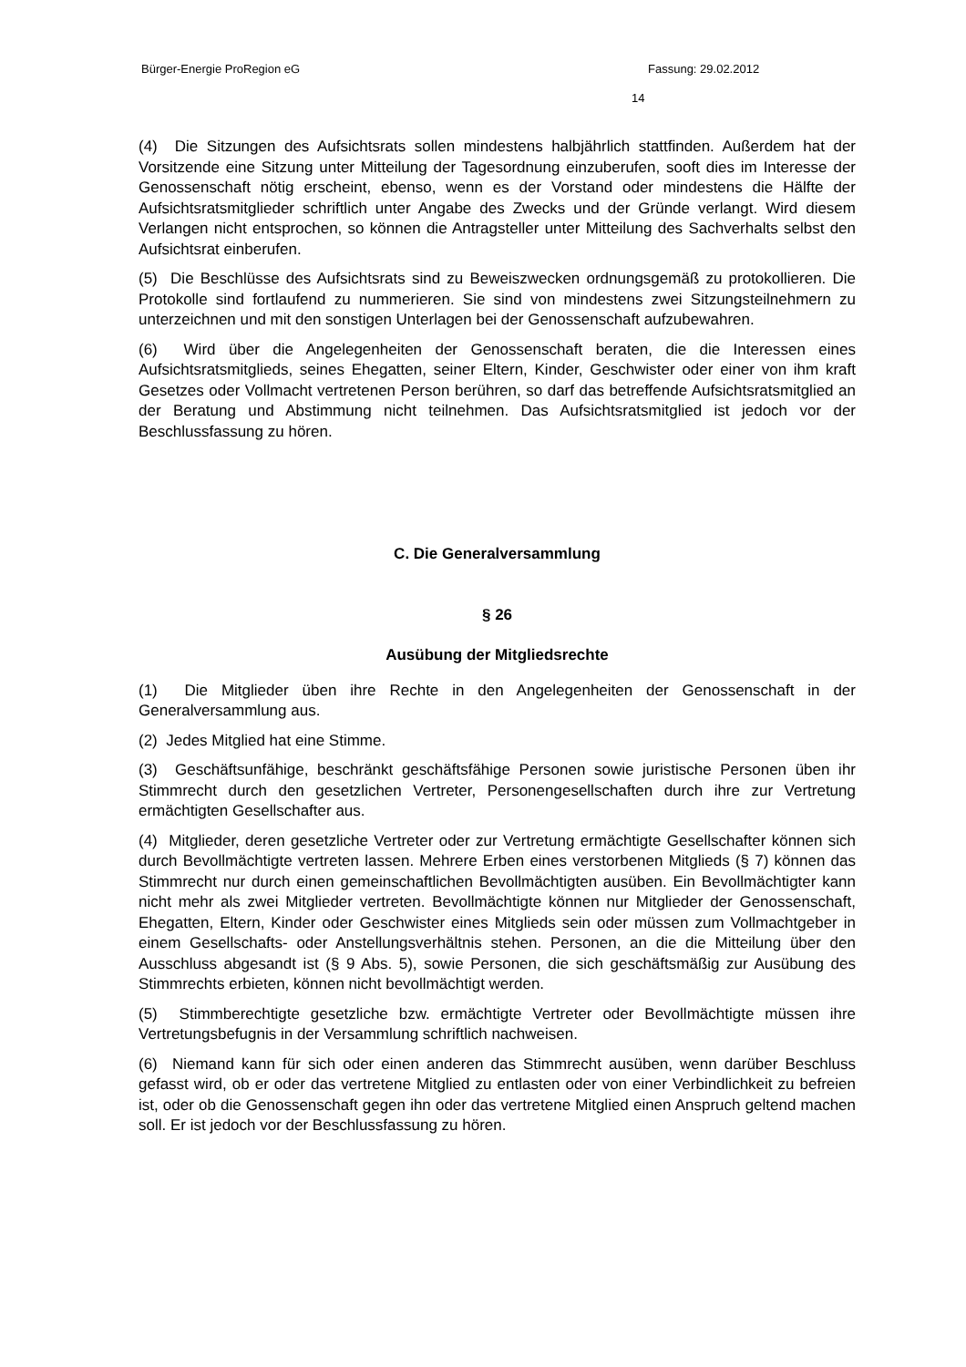Bürger-Energie ProRegion eG Fassung: 29.02.2012
14
(4) Die Sitzungen des Aufsichtsrats sollen mindestens halbjährlich stattfinden. Außerdem hat der Vorsitzende eine Sitzung unter Mitteilung der Tagesordnung einzuberufen, sooft dies im Interesse der Genossenschaft nötig erscheint, ebenso, wenn es der Vorstand oder mindestens die Hälfte der Aufsichtsratsmitglieder schriftlich unter Angabe des Zwecks und der Gründe verlangt. Wird diesem Verlangen nicht entsprochen, so können die Antragsteller unter Mitteilung des Sachverhalts selbst den Aufsichtsrat einberufen.
(5) Die Beschlüsse des Aufsichtsrats sind zu Beweiszwecken ordnungsgemäß zu protokollieren. Die Protokolle sind fortlaufend zu nummerieren. Sie sind von mindestens zwei Sitzungsteilnehmern zu unterzeichnen und mit den sonstigen Unterlagen bei der Genossenschaft aufzubewahren.
(6) Wird über die Angelegenheiten der Genossenschaft beraten, die die Interessen eines Aufsichtsratsmitglieds, seines Ehegatten, seiner Eltern, Kinder, Geschwister oder einer von ihm kraft Gesetzes oder Vollmacht vertretenen Person berühren, so darf das betreffende Aufsichtsratsmitglied an der Beratung und Abstimmung nicht teilnehmen. Das Aufsichtsratsmitglied ist jedoch vor der Beschlussfassung zu hören.
C. Die Generalversammlung
§ 26
Ausübung der Mitgliedsrechte
(1) Die Mitglieder üben ihre Rechte in den Angelegenheiten der Genossenschaft in der Generalversammlung aus.
(2) Jedes Mitglied hat eine Stimme.
(3) Geschäftsunfähige, beschränkt geschäftsfähige Personen sowie juristische Personen üben ihr Stimmrecht durch den gesetzlichen Vertreter, Personengesellschaften durch ihre zur Vertretung ermächtigten Gesellschafter aus.
(4) Mitglieder, deren gesetzliche Vertreter oder zur Vertretung ermächtigte Gesellschafter können sich durch Bevollmächtigte vertreten lassen. Mehrere Erben eines verstorbenen Mitglieds (§ 7) können das Stimmrecht nur durch einen gemeinschaftlichen Bevollmächtigten ausüben. Ein Bevollmächtigter kann nicht mehr als zwei Mitglieder vertreten. Bevollmächtigte können nur Mitglieder der Genossenschaft, Ehegatten, Eltern, Kinder oder Geschwister eines Mitglieds sein oder müssen zum Vollmachtgeber in einem Gesellschafts- oder Anstellungsverhältnis stehen. Personen, an die die Mitteilung über den Ausschluss abgesandt ist (§ 9 Abs. 5), sowie Personen, die sich geschäftsmäßig zur Ausübung des Stimmrechts erbieten, können nicht bevollmächtigt werden.
(5) Stimmberechtigte gesetzliche bzw. ermächtigte Vertreter oder Bevollmächtigte müssen ihre Vertretungsbefugnis in der Versammlung schriftlich nachweisen.
(6) Niemand kann für sich oder einen anderen das Stimmrecht ausüben, wenn darüber Beschluss gefasst wird, ob er oder das vertretene Mitglied zu entlasten oder von einer Verbindlichkeit zu befreien ist, oder ob die Genossenschaft gegen ihn oder das vertretene Mitglied einen Anspruch geltend machen soll. Er ist jedoch vor der Beschlussfassung zu hören.